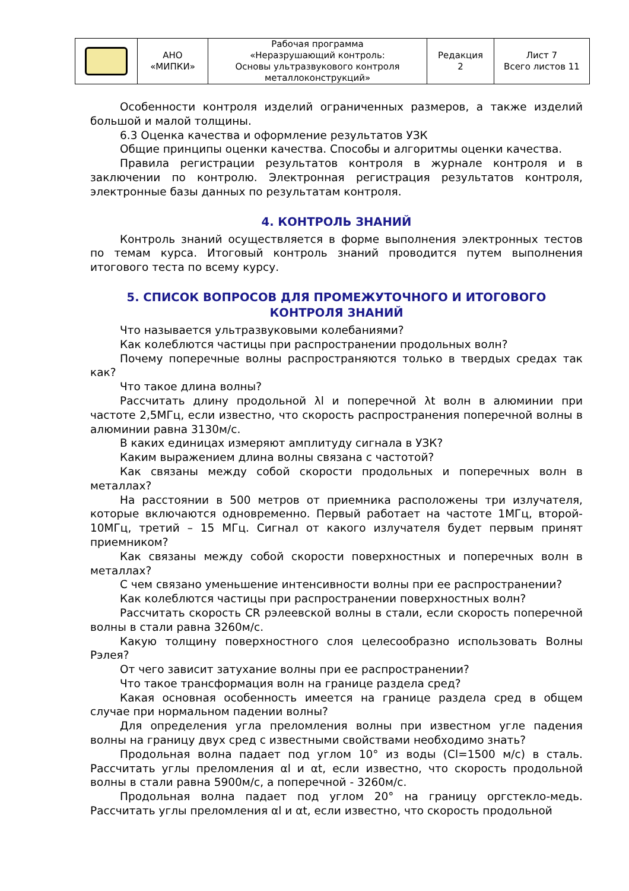| | АНО «МИПКИ» | Рабочая программа «Неразрушающий контроль: Основы ультразвукового контроля металлоконструкций» | Редакция 2 | Лист 7 Всего листов 11 |
Особенности контроля изделий ограниченных размеров, а также изделий большой и малой толщины.
6.3 Оценка качества и оформление результатов УЗК
Общие принципы оценки качества. Способы и алгоритмы оценки качества.
Правила регистрации результатов контроля в журнале контроля и в заключении по контролю. Электронная регистрация результатов контроля, электронные базы данных по результатам контроля.
4. КОНТРОЛЬ ЗНАНИЙ
Контроль знаний осуществляется в форме выполнения электронных тестов по темам курса. Итоговый контроль знаний проводится путем выполнения итогового теста по всему курсу.
5. СПИСОК ВОПРОСОВ ДЛЯ ПРОМЕЖУТОЧНОГО И ИТОГОВОГО
КОНТРОЛЯ ЗНАНИЙ
Что называется ультразвуковыми колебаниями?
Как колеблются частицы при распространении продольных волн?
Почему поперечные волны распространяются только в твердых средах так как?
Что такое длина волны?
Рассчитать длину продольной λl и поперечной λt волн в алюминии при частоте 2,5МГц, если известно, что скорость распространения поперечной волны в алюминии равна 3130м/с.
В каких единицах измеряют амплитуду сигнала в УЗК?
Каким выражением длина волны связана с частотой?
Как связаны между собой скорости продольных и поперечных волн в металлах?
На расстоянии в 500 метров от приемника расположены три излучателя, которые включаются одновременно. Первый работает на частоте 1МГц, второй- 10МГц, третий – 15 МГц. Сигнал от какого излучателя будет первым принят приемником?
Как связаны между собой скорости поверхностных и поперечных волн в металлах?
С чем связано уменьшение интенсивности волны при ее распространении?
Как колеблются частицы при распространении поверхностных волн?
Рассчитать скорость CR рэлеевской волны в стали, если скорость поперечной волны в стали равна 3260м/с.
Какую толщину поверхностного слоя целесообразно использовать Волны Рэлея?
От чего зависит затухание волны при ее распространении?
Что такое трансформация волн на границе раздела сред?
Какая основная особенность имеется на границе раздела сред в общем случае при нормальном падении волны?
Для определения угла преломления волны при известном угле падения волны на границу двух сред с известными свойствами необходимо знать?
Продольная волна падает под углом 10° из воды (Cl=1500 м/с) в сталь. Рассчитать углы преломления αl и αt, если известно, что скорость продольной волны в стали равна 5900м/с, а поперечной - 3260м/с.
Продольная волна падает под углом 20° на границу оргстекло-медь. Рассчитать углы преломления αl и αt, если известно, что скорость продольной